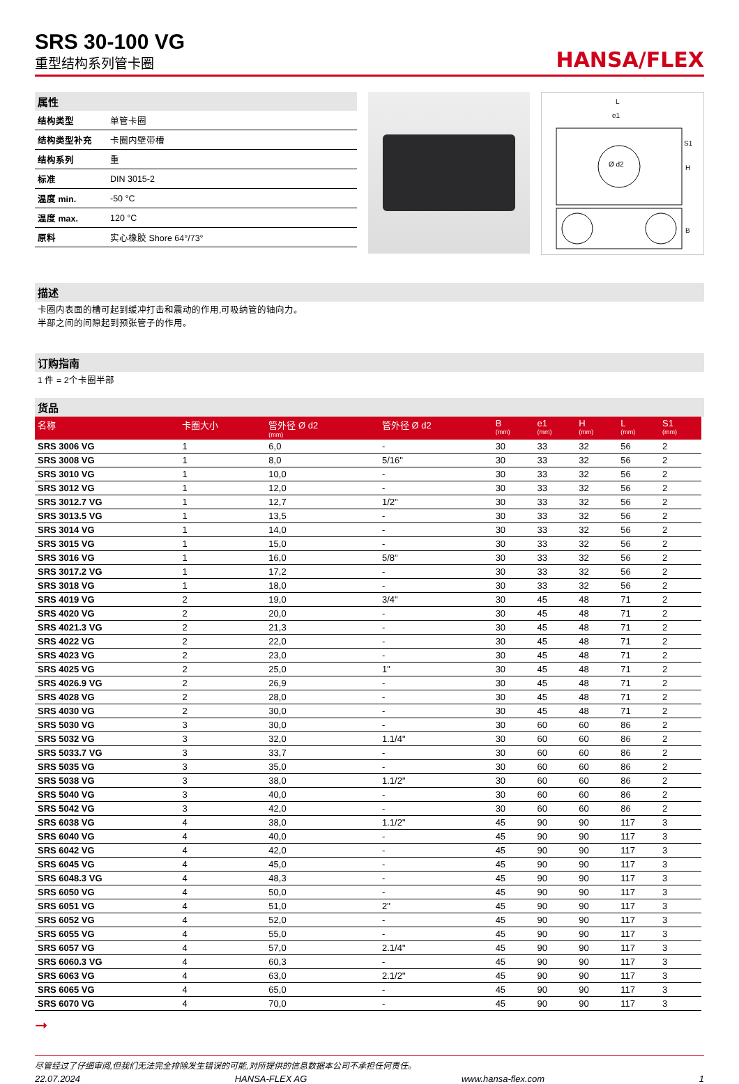SRS 30-100 VG
重型结构系列管卡圈
HANSA/FLEX
属性
| 结构类型 | 单管卡圈 |
| 结构类型补充 | 卡圈内壁带槽 |
| 结构系列 | 重 |
| 标准 | DIN 3015-2 |
| 温度 min. | -50 °C |
| 温度 max. | 120 °C |
| 原料 | 实心橡胶 Shore 64°/73° |
L
e1
Ø d2
S1
H
B
描述
卡圈内表面的槽可起到缓冲打击和震动的作用,可吸纳管的轴向力。
半部之间的间隙起到预张管子的作用。
订购指南
1 件 = 2个卡圈半部
货品
| 名称 | 卡圈大小 | 管外径 Ø d2 (mm) | 管外径 Ø d2 | B (mm) | e1 (mm) | H (mm) | L (mm) | S1 (mm) |
| --- | --- | --- | --- | --- | --- | --- | --- | --- |
| SRS 3006 VG | 1 | 6,0 | - | 30 | 33 | 32 | 56 | 2 |
| SRS 3008 VG | 1 | 8,0 | 5/16" | 30 | 33 | 32 | 56 | 2 |
| SRS 3010 VG | 1 | 10,0 | - | 30 | 33 | 32 | 56 | 2 |
| SRS 3012 VG | 1 | 12,0 | - | 30 | 33 | 32 | 56 | 2 |
| SRS 3012.7 VG | 1 | 12,7 | 1/2" | 30 | 33 | 32 | 56 | 2 |
| SRS 3013.5 VG | 1 | 13,5 | - | 30 | 33 | 32 | 56 | 2 |
| SRS 3014 VG | 1 | 14,0 | - | 30 | 33 | 32 | 56 | 2 |
| SRS 3015 VG | 1 | 15,0 | - | 30 | 33 | 32 | 56 | 2 |
| SRS 3016 VG | 1 | 16,0 | 5/8" | 30 | 33 | 32 | 56 | 2 |
| SRS 3017.2 VG | 1 | 17,2 | - | 30 | 33 | 32 | 56 | 2 |
| SRS 3018 VG | 1 | 18,0 | - | 30 | 33 | 32 | 56 | 2 |
| SRS 4019 VG | 2 | 19,0 | 3/4" | 30 | 45 | 48 | 71 | 2 |
| SRS 4020 VG | 2 | 20,0 | - | 30 | 45 | 48 | 71 | 2 |
| SRS 4021.3 VG | 2 | 21,3 | - | 30 | 45 | 48 | 71 | 2 |
| SRS 4022 VG | 2 | 22,0 | - | 30 | 45 | 48 | 71 | 2 |
| SRS 4023 VG | 2 | 23,0 | - | 30 | 45 | 48 | 71 | 2 |
| SRS 4025 VG | 2 | 25,0 | 1" | 30 | 45 | 48 | 71 | 2 |
| SRS 4026.9 VG | 2 | 26,9 | - | 30 | 45 | 48 | 71 | 2 |
| SRS 4028 VG | 2 | 28,0 | - | 30 | 45 | 48 | 71 | 2 |
| SRS 4030 VG | 2 | 30,0 | - | 30 | 45 | 48 | 71 | 2 |
| SRS 5030 VG | 3 | 30,0 | - | 30 | 60 | 60 | 86 | 2 |
| SRS 5032 VG | 3 | 32,0 | 1.1/4" | 30 | 60 | 60 | 86 | 2 |
| SRS 5033.7 VG | 3 | 33,7 | - | 30 | 60 | 60 | 86 | 2 |
| SRS 5035 VG | 3 | 35,0 | - | 30 | 60 | 60 | 86 | 2 |
| SRS 5038 VG | 3 | 38,0 | 1.1/2" | 30 | 60 | 60 | 86 | 2 |
| SRS 5040 VG | 3 | 40,0 | - | 30 | 60 | 60 | 86 | 2 |
| SRS 5042 VG | 3 | 42,0 | - | 30 | 60 | 60 | 86 | 2 |
| SRS 6038 VG | 4 | 38,0 | 1.1/2" | 45 | 90 | 90 | 117 | 3 |
| SRS 6040 VG | 4 | 40,0 | - | 45 | 90 | 90 | 117 | 3 |
| SRS 6042 VG | 4 | 42,0 | - | 45 | 90 | 90 | 117 | 3 |
| SRS 6045 VG | 4 | 45,0 | - | 45 | 90 | 90 | 117 | 3 |
| SRS 6048.3 VG | 4 | 48,3 | - | 45 | 90 | 90 | 117 | 3 |
| SRS 6050 VG | 4 | 50,0 | - | 45 | 90 | 90 | 117 | 3 |
| SRS 6051 VG | 4 | 51,0 | 2" | 45 | 90 | 90 | 117 | 3 |
| SRS 6052 VG | 4 | 52,0 | - | 45 | 90 | 90 | 117 | 3 |
| SRS 6055 VG | 4 | 55,0 | - | 45 | 90 | 90 | 117 | 3 |
| SRS 6057 VG | 4 | 57,0 | 2.1/4" | 45 | 90 | 90 | 117 | 3 |
| SRS 6060.3 VG | 4 | 60,3 | - | 45 | 90 | 90 | 117 | 3 |
| SRS 6063 VG | 4 | 63,0 | 2.1/2" | 45 | 90 | 90 | 117 | 3 |
| SRS 6065 VG | 4 | 65,0 | - | 45 | 90 | 90 | 117 | 3 |
| SRS 6070 VG | 4 | 70,0 | - | 45 | 90 | 90 | 117 | 3 |
➞
尽管经过了仔细审阅,但我们无法完全排除发生错误的可能,对所提供的信息数据本公司不承担任何责任。
22.07.2024 HANSA-FLEX AG www.hansa-flex.com 1